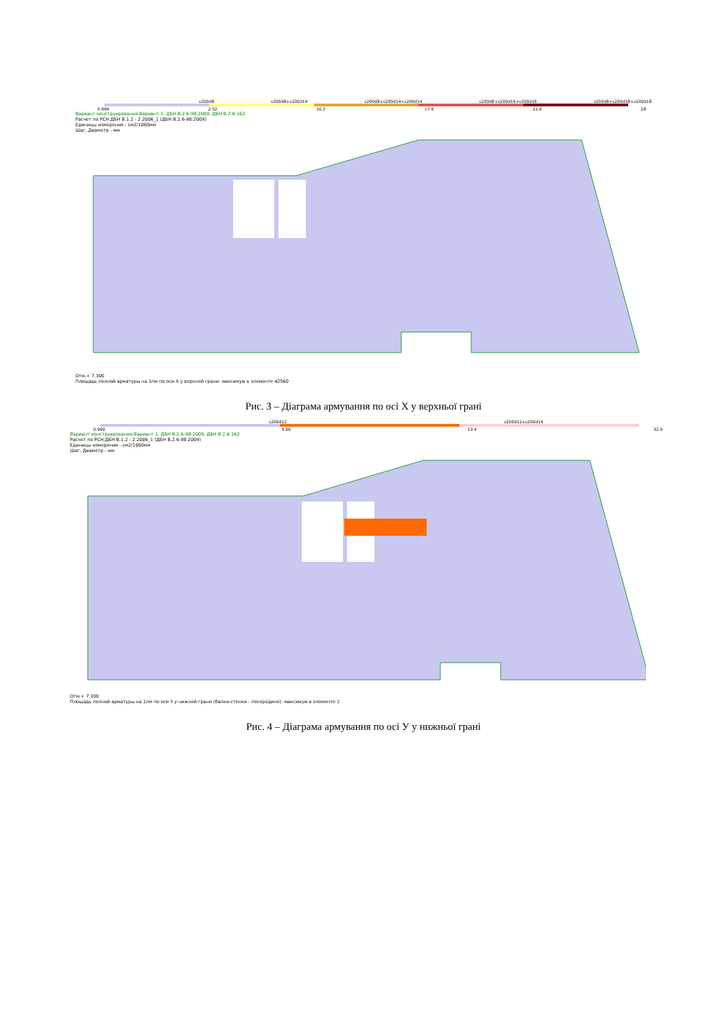s200d8 s200d8+s200d14 s200d8+s200d14+s200d14 s200d8+s200d16+s200d16 s200d8+s200d18+s200d18
0.999 2.52 10.2 17.9 22.6 28
Вариант конструирования:Вариант 1: ДБН В.2.6-98:2009, ДБН В.2.6-162
Расчет по РСН:ДБН В.1.2 - 2:2006_1 (ДБН В.2.6-98:2009)
Единицы измерения - см2/1000мм
Шаг, Диаметр - мм
Отм.+ 7.300
Площадь полной арматуры на 1пм по оси X у верхней грани: максимум в элементе 42560
Рис. 3 – Діаграма армування по осі Х у верхньої грані
s200d12 s200d12+s200d14
0.999 5.66 13.4 32.9
Вариант конструирования:Вариант 1: ДБН В.2.6-98:2009, ДБН В.2.6-162
Расчет по РСН:ДБН В.1.2 - 2:2006_1 (ДБН В.2.6-98:2009)
Единицы измерения - см2/1000мм
Шаг, Диаметр - мм
Отм.+ 7.300
Площадь полной арматуры на 1пм по оси Y у нижней грани (балки-стенки - посередине): максимум в элементе 1
Рис. 4 – Діаграма армування по осі У у нижньої грані